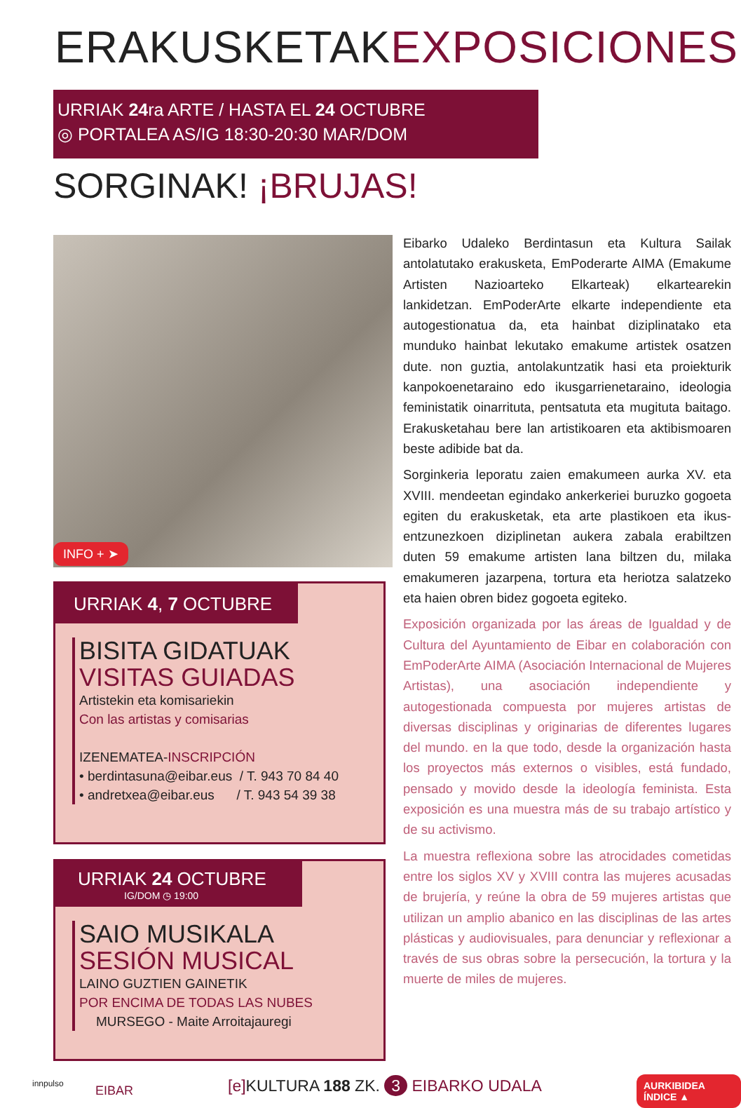ERAKUSKETAKEXPOSICIONES
URRIAK 24ra ARTE / HASTA EL 24 OCTUBRE
◎ PORTALEA AS/IG 18:30-20:30 MAR/DOM
SORGINAK! ¡BRUJAS!
INFO + ➤
Eibarko Udaleko Berdintasun eta Kultura Sailak antolatutako erakusketa, EmPoderarte AIMA (Emakume Artisten Nazioarteko Elkarteak) elkartearekin lankidetzan. EmPoderArte elkarte independiente eta autogestionatua da, eta hainbat diziplinatako eta munduko hainbat lekutako emakume artistek osatzen dute. non guztia, antolakuntzatik hasi eta proiekturik kanpokoenetaraino edo ikusgarrienetaraino, ideologia feministatik oinarrituta, pentsatuta eta mugituta baitago. Erakusketahau bere lan artistikoaren eta aktibismoaren beste adibide bat da.
Sorginkeria leporatu zaien emakumeen aurka XV. eta XVIII. mendeetan egindako ankerkeriei buruzko gogoeta egiten du erakusketak, eta arte plastikoen eta ikus-entzunezkoen diziplinetan aukera zabala erabiltzen duten 59 emakume artisten lana biltzen du, milaka emakumeren jazarpena, tortura eta heriotza salatzeko eta haien obren bidez gogoeta egiteko.
Exposición organizada por las áreas de Igualdad y de Cultura del Ayuntamiento de Eibar en colaboración con EmPoderArte AIMA (Asociación Internacional de Mujeres Artistas), una asociación independiente y autogestionada compuesta por mujeres artistas de diversas disciplinas y originarias de diferentes lugares del mundo. en la que todo, desde la organización hasta los proyectos más externos o visibles, está fundado, pensado y movido desde la ideología feminista. Esta exposición es una muestra más de su trabajo artístico y de su activismo.
La muestra reflexiona sobre las atrocidades cometidas entre los siglos XV y XVIII contra las mujeres acusadas de brujería, y reúne la obra de 59 mujeres artistas que utilizan un amplio abanico en las disciplinas de las artes plásticas y audiovisuales, para denunciar y reflexionar a través de sus obras sobre la persecución, la tortura y la muerte de miles de mujeres.
URRIAK 4, 7 OCTUBRE
BISITA GIDATUAK
VISITAS GUIADAS
Artistekin eta komisariekin
Con las artistas y comisarias
IZENEMATEA-INSCRIPCIÓN
• berdintasuna@eibar.eus / T. 943 70 84 40
• andretxea@eibar.eus / T. 943 54 39 38
URRIAK 24 OCTUBRE
IG/DOM ◷ 19:00
SAIO MUSIKALA
SESIÓN MUSICAL
LAINO GUZTIEN GAINETIK
POR ENCIMA DE TODAS LAS NUBES
MURSEGO - Maite Arroitajauregi
innpulso EIBAR
[e] KULTURA 188 ZK. 3 EIBARKO UDALA
AURKIBIDEA ÍNDICE ▲